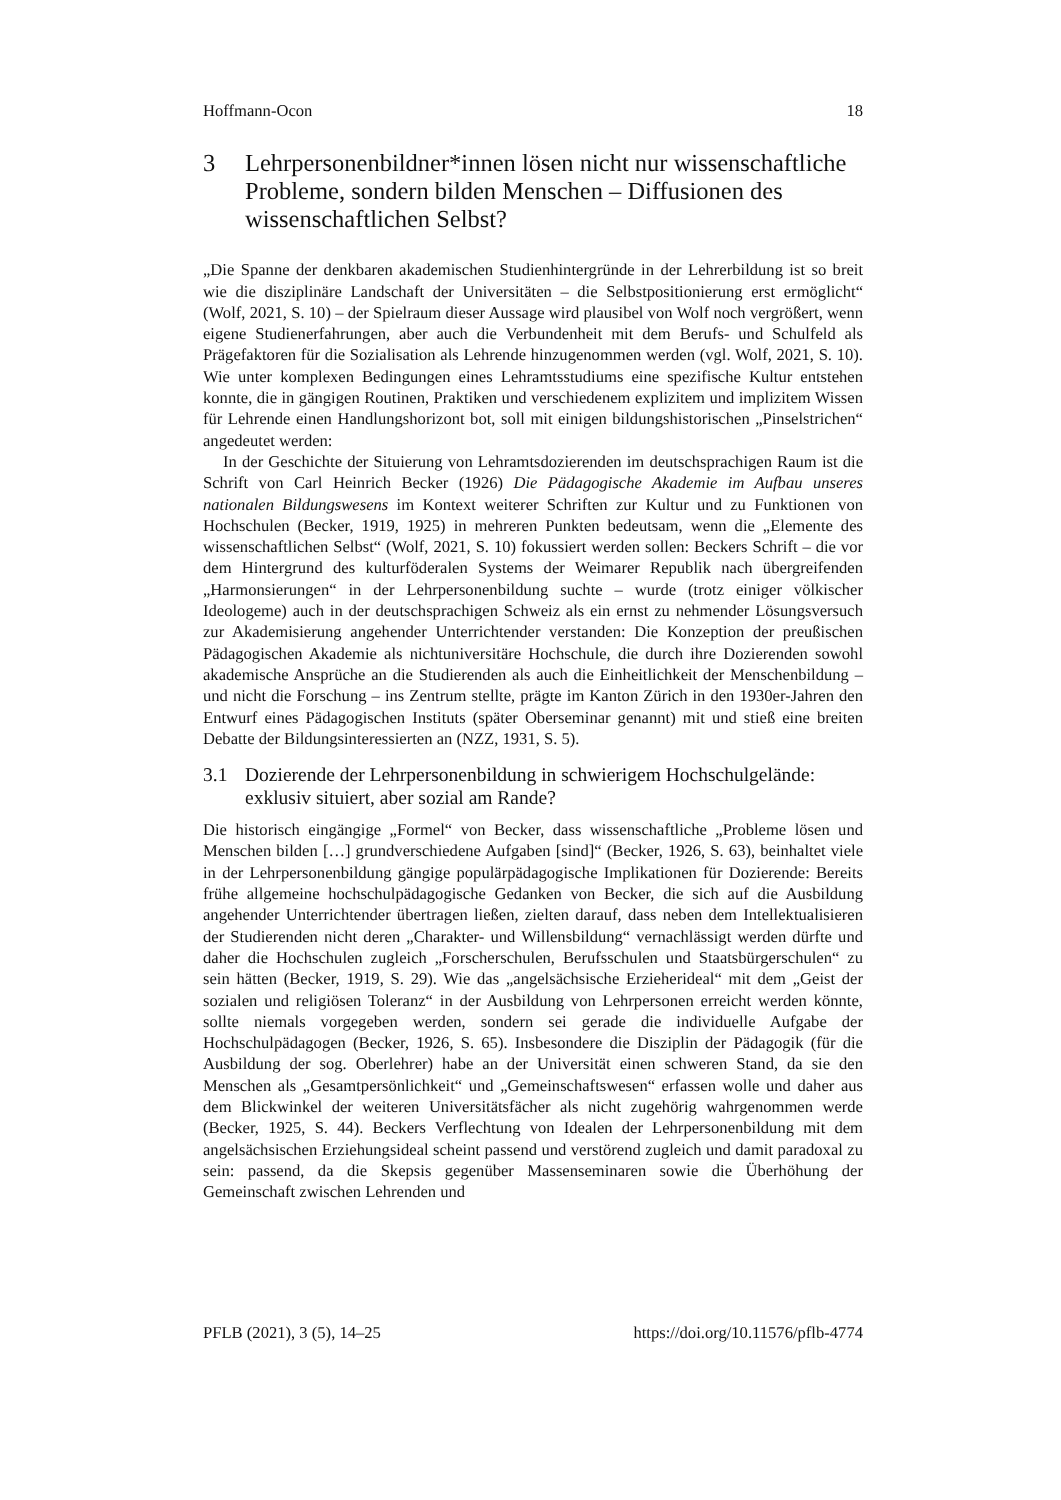Hoffmann-Ocon 18
3 Lehrpersonenbildner*innen lösen nicht nur wissenschaftliche Probleme, sondern bilden Menschen – Diffusionen des wissenschaftlichen Selbst?
„Die Spanne der denkbaren akademischen Studienhintergründe in der Lehrerbildung ist so breit wie die disziplinäre Landschaft der Universitäten – die Selbstpositionierung erst ermöglicht“ (Wolf, 2021, S. 10) – der Spielraum dieser Aussage wird plausibel von Wolf noch vergrößert, wenn eigene Studienerfahrungen, aber auch die Verbundenheit mit dem Berufs- und Schulfeld als Prägefaktoren für die Sozialisation als Lehrende hinzugenommen werden (vgl. Wolf, 2021, S. 10). Wie unter komplexen Bedingungen eines Lehramtsstudiums eine spezifische Kultur entstehen konnte, die in gängigen Routinen, Praktiken und verschiedenem explizitem und implizitem Wissen für Lehrende einen Handlungshorizont bot, soll mit einigen bildungshistorischen „Pinselstrichen“ angedeutet werden:
In der Geschichte der Situierung von Lehramtsdozierenden im deutschsprachigen Raum ist die Schrift von Carl Heinrich Becker (1926) Die Pädagogische Akademie im Aufbau unseres nationalen Bildungswesens im Kontext weiterer Schriften zur Kultur und zu Funktionen von Hochschulen (Becker, 1919, 1925) in mehreren Punkten bedeutsam, wenn die „Elemente des wissenschaftlichen Selbst“ (Wolf, 2021, S. 10) fokussiert werden sollen: Beckers Schrift – die vor dem Hintergrund des kulturföderalen Systems der Weimarer Republik nach übergreifenden „Harmonsierungen“ in der Lehrpersonenbildung suchte – wurde (trotz einiger völkischer Ideologeme) auch in der deutschsprachigen Schweiz als ein ernst zu nehmender Lösungsversuch zur Akademisierung angehender Unterrichtender verstanden: Die Konzeption der preußischen Pädagogischen Akademie als nichtuniversitäre Hochschule, die durch ihre Dozierenden sowohl akademische Ansprüche an die Studierenden als auch die Einheitlichkeit der Menschenbildung – und nicht die Forschung – ins Zentrum stellte, prägte im Kanton Zürich in den 1930er-Jahren den Entwurf eines Pädagogischen Instituts (später Oberseminar genannt) mit und stieß eine breiten Debatte der Bildungsinteressierten an (NZZ, 1931, S. 5).
3.1 Dozierende der Lehrpersonenbildung in schwierigem Hochschulgelände: exklusiv situiert, aber sozial am Rande?
Die historisch eingängige „Formel“ von Becker, dass wissenschaftliche „Probleme lösen und Menschen bilden […] grundverschiedene Aufgaben [sind]“ (Becker, 1926, S. 63), beinhaltet viele in der Lehrpersonenbildung gängige populärpädagogische Implikationen für Dozierende: Bereits frühe allgemeine hochschulpädagogische Gedanken von Becker, die sich auf die Ausbildung angehender Unterrichtender übertragen ließen, zielten darauf, dass neben dem Intellektualisieren der Studierenden nicht deren „Charakter- und Willensbildung“ vernachlässigt werden dürfte und daher die Hochschulen zugleich „Forscherschulen, Berufsschulen und Staatsbürgerschulen“ zu sein hätten (Becker, 1919, S. 29). Wie das „angelsächsische Erzieherideal“ mit dem „Geist der sozialen und religiösen Toleranz“ in der Ausbildung von Lehrpersonen erreicht werden könnte, sollte niemals vorgegeben werden, sondern sei gerade die individuelle Aufgabe der Hochschulpädagogen (Becker, 1926, S. 65). Insbesondere die Disziplin der Pädagogik (für die Ausbildung der sog. Oberlehrer) habe an der Universität einen schweren Stand, da sie den Menschen als „Gesamtpersönlichkeit“ und „Gemeinschaftswesen“ erfassen wolle und daher aus dem Blickwinkel der weiteren Universitätsfächer als nicht zugehörig wahrgenommen werde (Becker, 1925, S. 44). Beckers Verflechtung von Idealen der Lehrpersonenbildung mit dem angelsächsischen Erziehungsideal scheint passend und verstörend zugleich und damit paradoxal zu sein: passend, da die Skepsis gegenüber Massenseminaren sowie die Überhöhung der Gemeinschaft zwischen Lehrenden und
PFLB (2021), 3 (5), 14–25 https://doi.org/10.11576/pflb-4774